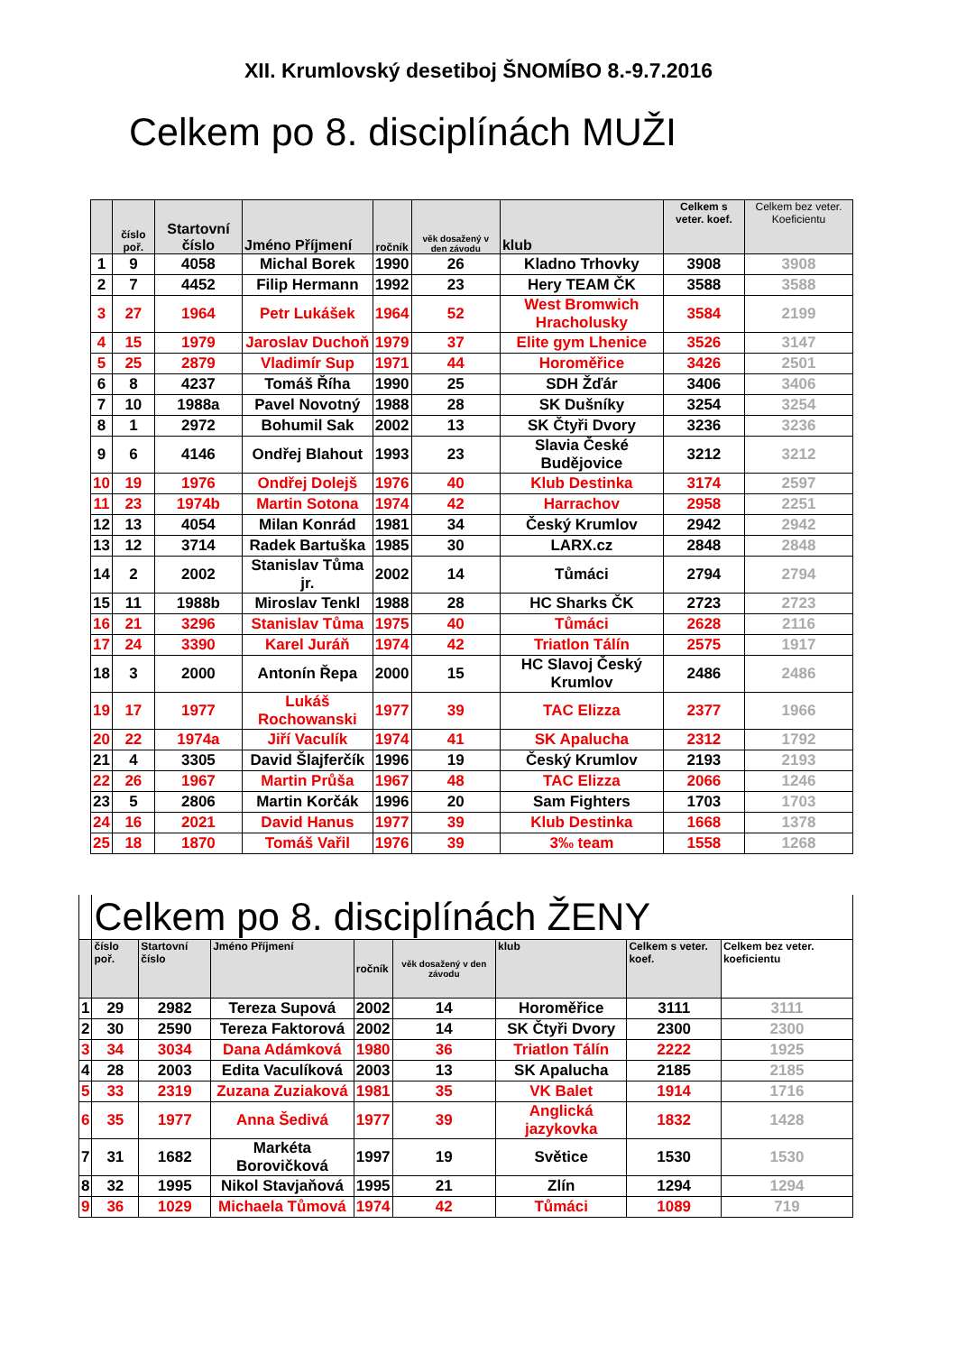XII. Krumlovský desetiboj ŠNOMÍBO 8.-9.7.2016
Celkem po 8. disciplínách MUŽI
| | číslo poř. | Startovní číslo | Jméno Příjmení | ročník | věk dosažený v den závodu | klub | Celkem s veter. koef. | Celkem bez veter. Koeficientu |
| --- | --- | --- | --- | --- | --- | --- | --- | --- |
| 1 | 9 | 4058 | Michal Borek | 1990 | 26 | Kladno Trhovky | 3908 | 3908 |
| 2 | 7 | 4452 | Filip Hermann | 1992 | 23 | Hery TEAM ČK | 3588 | 3588 |
| 3 | 27 | 1964 | Petr Lukášek | 1964 | 52 | West Bromwich Hracholusky | 3584 | 2199 |
| 4 | 15 | 1979 | Jaroslav Duchoň | 1979 | 37 | Elite gym Lhenice | 3526 | 3147 |
| 5 | 25 | 2879 | Vladimír Sup | 1971 | 44 | Horoměřice | 3426 | 2501 |
| 6 | 8 | 4237 | Tomáš Říha | 1990 | 25 | SDH Žďár | 3406 | 3406 |
| 7 | 10 | 1988a | Pavel Novotný | 1988 | 28 | SK Dušníky | 3254 | 3254 |
| 8 | 1 | 2972 | Bohumil Sak | 2002 | 13 | SK Čtyři Dvory | 3236 | 3236 |
| 9 | 6 | 4146 | Ondřej Blahout | 1993 | 23 | Slavia České Budějovice | 3212 | 3212 |
| 10 | 19 | 1976 | Ondřej Dolejš | 1976 | 40 | Klub Destinka | 3174 | 2597 |
| 11 | 23 | 1974b | Martin Sotona | 1974 | 42 | Harrachov | 2958 | 2251 |
| 12 | 13 | 4054 | Milan Konrád | 1981 | 34 | Český Krumlov | 2942 | 2942 |
| 13 | 12 | 3714 | Radek Bartuška | 1985 | 30 | LARX.cz | 2848 | 2848 |
| 14 | 2 | 2002 | Stanislav Tůma jr. | 2002 | 14 | Tůmáci | 2794 | 2794 |
| 15 | 11 | 1988b | Miroslav Tenkl | 1988 | 28 | HC Sharks ČK | 2723 | 2723 |
| 16 | 21 | 3296 | Stanislav Tůma | 1975 | 40 | Tůmáci | 2628 | 2116 |
| 17 | 24 | 3390 | Karel Juráň | 1974 | 42 | Triatlon Tálín | 2575 | 1917 |
| 18 | 3 | 2000 | Antonín Řepa | 2000 | 15 | HC Slavoj Český Krumlov | 2486 | 2486 |
| 19 | 17 | 1977 | Lukáš Rochowanski | 1977 | 39 | TAC Elizza | 2377 | 1966 |
| 20 | 22 | 1974a | Jiří Vaculík | 1974 | 41 | SK Apalucha | 2312 | 1792 |
| 21 | 4 | 3305 | David Šlajferčík | 1996 | 19 | Český Krumlov | 2193 | 2193 |
| 22 | 26 | 1967 | Martin Průša | 1967 | 48 | TAC Elizza | 2066 | 1246 |
| 23 | 5 | 2806 | Martin Korčák | 1996 | 20 | Sam Fighters | 1703 | 1703 |
| 24 | 16 | 2021 | David Hanus | 1977 | 39 | Klub Destinka | 1668 | 1378 |
| 25 | 18 | 1870 | Tomáš Vařil | 1976 | 39 | 3‰ team | 1558 | 1268 |
| | Celkem po 8. disciplínách ŽENY | | | | | | | |
| | číslo poř. | Startovní číslo | Jméno Příjmení | ročník | věk dosažený v den závodu | klub | Celkem s veter. koef. | Celkem bez veter. koeficientu |
| 1 | 29 | 2982 | Tereza Supová | 2002 | 14 | Horoměřice | 3111 | 3111 |
| 2 | 30 | 2590 | Tereza Faktorová | 2002 | 14 | SK Čtyři Dvory | 2300 | 2300 |
| 3 | 34 | 3034 | Dana Adámková | 1980 | 36 | Triatlon Tálín | 2222 | 1925 |
| 4 | 28 | 2003 | Edita Vaculíková | 2003 | 13 | SK Apalucha | 2185 | 2185 |
| 5 | 33 | 2319 | Zuzana Zuziaková | 1981 | 35 | VK Balet | 1914 | 1716 |
| 6 | 35 | 1977 | Anna Šedivá | 1977 | 39 | Anglická jazykovka | 1832 | 1428 |
| 7 | 31 | 1682 | Markéta Borovičková | 1997 | 19 | Světice | 1530 | 1530 |
| 8 | 32 | 1995 | Nikol Stavjaňová | 1995 | 21 | Zlín | 1294 | 1294 |
| 9 | 36 | 1029 | Michaela Tůmová | 1974 | 42 | Tůmáci | 1089 | 719 |